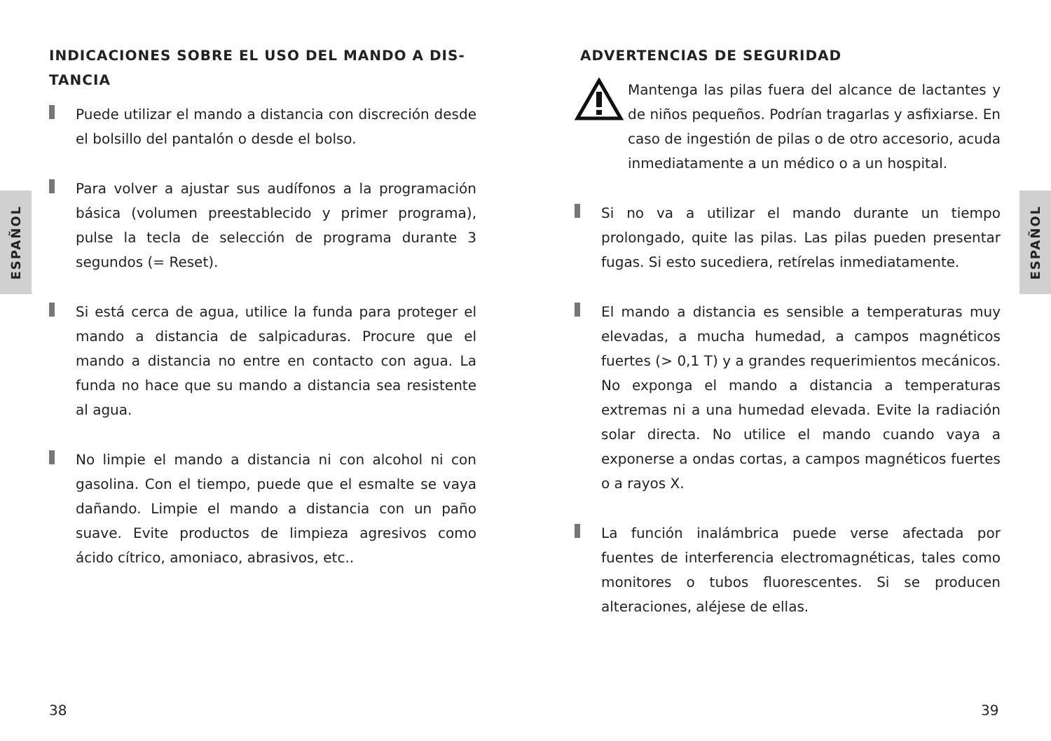ESPAÑOL
INDICACIONES SOBRE EL USO DEL MANDO A DIS-
TANCIA
Puede utilizar el mando a distancia con discreción desde el bolsillo del pantalón o desde el bolso.
Para volver a ajustar sus audífonos a la programación básica (volumen preestablecido y primer programa), pulse la tecla de selección de programa durante 3 segundos (= Reset).
Si está cerca de agua, utilice la funda para proteger el mando a distancia de salpicaduras. Procure que el mando a distancia no entre en contacto con agua. La funda no hace que su mando a distancia sea resistente al agua.
No limpie el mando a distancia ni con alcohol ni con gasolina. Con el tiempo, puede que el esmalte se vaya dañando. Limpie el mando a distancia con un paño suave. Evite productos de limpieza agresivos como ácido cítrico, amoniaco, abrasivos, etc..
38
ESPAÑOL
ADVERTENCIAS DE SEGURIDAD
Mantenga las pilas fuera del alcance de lactantes y de niños pequeños. Podrían tragarlas y asfixiarse. En caso de ingestión de pilas o de otro accesorio, acuda inmediatamente a un médico o a un hospital.
Si no va a utilizar el mando durante un tiempo prolongado, quite las pilas. Las pilas pueden presentar fugas. Si esto sucediera, retírelas inmediatamente.
El mando a distancia es sensible a temperaturas muy elevadas, a mucha humedad, a campos magnéticos fuertes (> 0,1 T) y a grandes requerimientos mecánicos. No exponga el mando a distancia a temperaturas extremas ni a una humedad elevada. Evite la radiación solar directa. No utilice el mando cuando vaya a exponerse a ondas cortas, a campos magnéticos fuertes o a rayos X.
La función inalámbrica puede verse afectada por fuentes de interferencia electromagnéticas, tales como monitores o tubos fluorescentes. Si se producen alteraciones, aléjese de ellas.
39